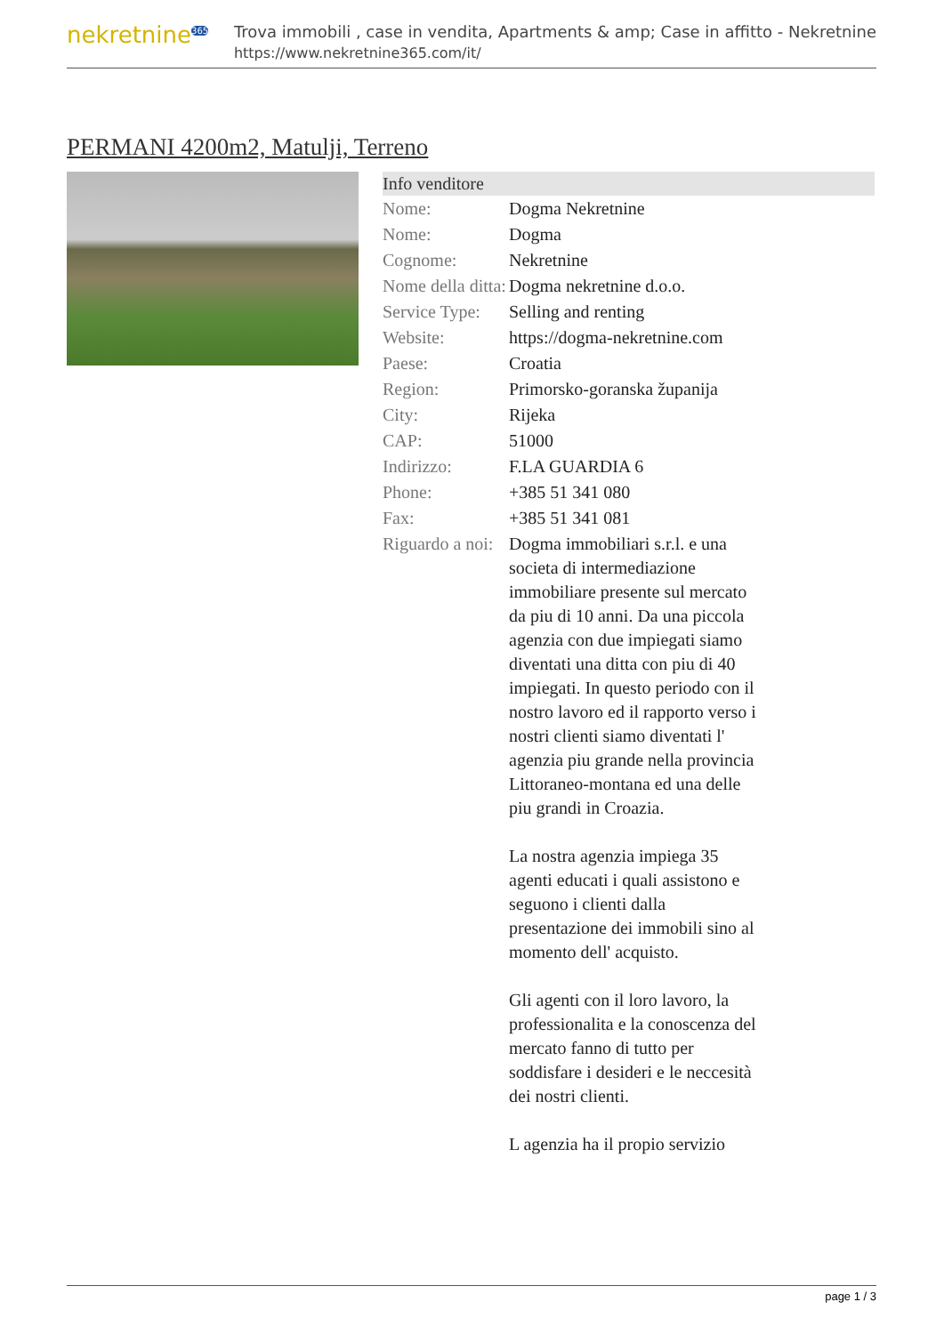nekretnine<sup>365</sup>
Trova immobili , case in vendita, Apartments & amp; Case in affitto - Nekretnine
https://www.nekretnine365.com/it/
PERMANI 4200m2, Matulji, Terreno
| Info venditore | |
| --- | --- |
| Nome: | Dogma Nekretnine |
| Nome: | Dogma |
| Cognome: | Nekretnine |
| Nome della ditta: | Dogma nekretnine d.o.o. |
| Service Type: | Selling and renting |
| Website: | https://dogma-nekretnine.com |
| Paese: | Croatia |
| Region: | Primorsko-goranska županija |
| City: | Rijeka |
| CAP: | 51000 |
| Indirizzo: | F.LA GUARDIA 6 |
| Phone: | +385 51 341 080 |
| Fax: | +385 51 341 081 |
| Riguardo a noi: | Dogma immobiliari s.r.l. e una societa di intermediazione immobiliare presente sul mercato da piu di 10 anni. Da una piccola agenzia con due impiegati siamo diventati una ditta con piu di 40 impiegati. In questo periodo con il nostro lavoro ed il rapporto verso i nostri clienti siamo diventati l' agenzia piu grande nella provincia Littoraneo-montana ed una delle piu grandi in Croazia. La nostra agenzia impiega 35 agenti educati i quali assistono e seguono i clienti dalla presentazione dei immobili sino al momento dell' acquisto. Gli agenti con il loro lavoro, la professionalita e la conoscenza del mercato fanno di tutto per soddisfare i desideri e le neccesità dei nostri clienti. L agenzia ha il propio servizio |
page 1 / 3